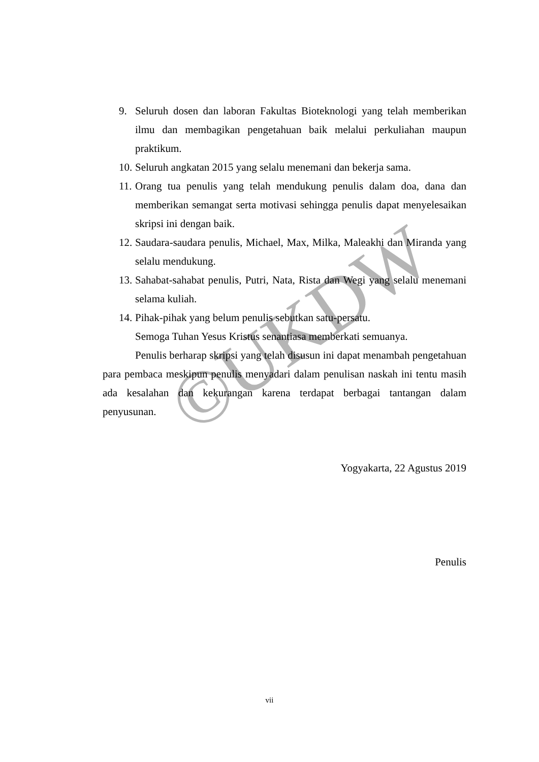©UKDW
9. Seluruh dosen dan laboran Fakultas Bioteknologi yang telah memberikan ilmu dan membagikan pengetahuan baik melalui perkuliahan maupun praktikum.
10. Seluruh angkatan 2015 yang selalu menemani dan bekerja sama.
11. Orang tua penulis yang telah mendukung penulis dalam doa, dana dan memberikan semangat serta motivasi sehingga penulis dapat menyelesaikan skripsi ini dengan baik.
12. Saudara-saudara penulis, Michael, Max, Milka, Maleakhi dan Miranda yang selalu mendukung.
13. Sahabat-sahabat penulis, Putri, Nata, Rista dan Wegi yang selalu menemani selama kuliah.
14. Pihak-pihak yang belum penulis sebutkan satu-persatu.
Semoga Tuhan Yesus Kristus senantiasa memberkati semuanya.
Penulis berharap skripsi yang telah disusun ini dapat menambah pengetahuan para pembaca meskipun penulis menyadari dalam penulisan naskah ini tentu masih ada kesalahan dan kekurangan karena terdapat berbagai tantangan dalam penyusunan.
Yogyakarta, 22 Agustus 2019
Penulis
vii